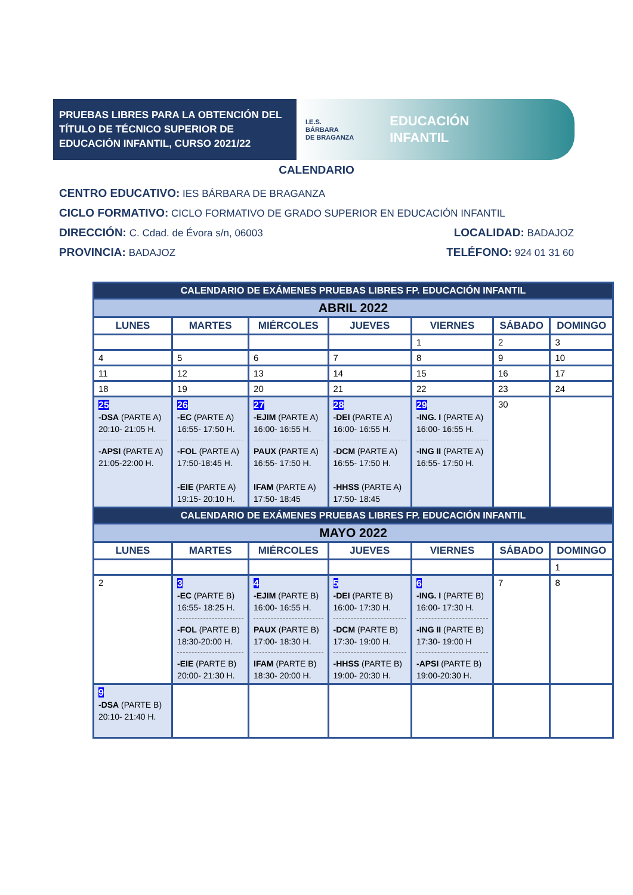PRUEBAS LIBRES PARA LA OBTENCIÓN DEL TÍTULO DE TÉCNICO SUPERIOR DE EDUCACIÓN INFANTIL, CURSO 2021/22
I.E.S.
BÁRBARA
DE BRAGANZA
EDUCACIÓN
INFANTIL
CALENDARIO
CENTRO EDUCATIVO: IES BÁRBARA DE BRAGANZA
CICLO FORMATIVO: CICLO FORMATIVO DE GRADO SUPERIOR EN EDUCACIÓN INFANTIL
DIRECCIÓN: C. Cdad. de Évora s/n, 06003 LOCALIDAD: BADAJOZ
PROVINCIA: BADAJOZ TELÉFONO: 924 01 31 60
| CALENDARIO DE EXÁMENES PRUEBAS LIBRES FP. EDUCACIÓN INFANTIL | | | | | | |
| --- | --- | --- | --- | --- | --- | --- |
| ABRIL 2022 | | | | | | |
| LUNES | MARTES | MIÉRCOLES | JUEVES | VIERNES | SÁBADO | DOMINGO |
| | | | | 1 | 2 | 3 |
| 4 | 5 | 6 | 7 | 8 | 9 | 10 |
| 11 | 12 | 13 | 14 | 15 | 16 | 17 |
| 18 | 19 | 20 | 21 | 22 | 23 | 24 |
| 25 -DSA (PARTE A) 20:10- 21:05 H. -APSI (PARTE A) 21:05-22:00 H. | 26 -EC (PARTE A) 16:55- 17:50 H. -FOL (PARTE A) 17:50-18:45 H. -EIE (PARTE A) 19:15- 20:10 H. | 27 -EJIM (PARTE A) 16:00- 16:55 H. PAUX (PARTE A) 16:55- 17:50 H. IFAM (PARTE A) 17:50- 18:45 | 28 -DEI (PARTE A) 16:00- 16:55 H. -DCM (PARTE A) 16:55- 17:50 H. -HHSS (PARTE A) 17:50- 18:45 | 29 -ING. I (PARTE A) 16:00- 16:55 H. -ING II (PARTE A) 16:55- 17:50 H. | 30 | |
| CALENDARIO DE EXÁMENES PRUEBAS LIBRES FP. EDUCACIÓN INFANTIL | | | | | | |
| MAYO 2022 | | | | | | |
| LUNES | MARTES | MIÉRCOLES | JUEVES | VIERNES | SÁBADO | DOMINGO |
| | | | | | | 1 |
| 2 | 3 -EC (PARTE B) 16:55- 18:25 H. -FOL (PARTE B) 18:30-20:00 H. -EIE (PARTE B) 20:00- 21:30 H. | 4 -EJIM (PARTE B) 16:00- 16:55 H. PAUX (PARTE B) 17:00- 18:30 H. IFAM (PARTE B) 18:30- 20:00 H. | 5 -DEI (PARTE B) 16:00- 17:30 H. -DCM (PARTE B) 17:30- 19:00 H. -HHSS (PARTE B) 19:00- 20:30 H. | 6 -ING. I (PARTE B) 16:00- 17:30 H. -ING II (PARTE B) 17:30- 19:00 H -APSI (PARTE B) 19:00-20:30 H. | 7 | 8 |
| 9 -DSA (PARTE B) 20:10- 21:40 H. | | | | | | |